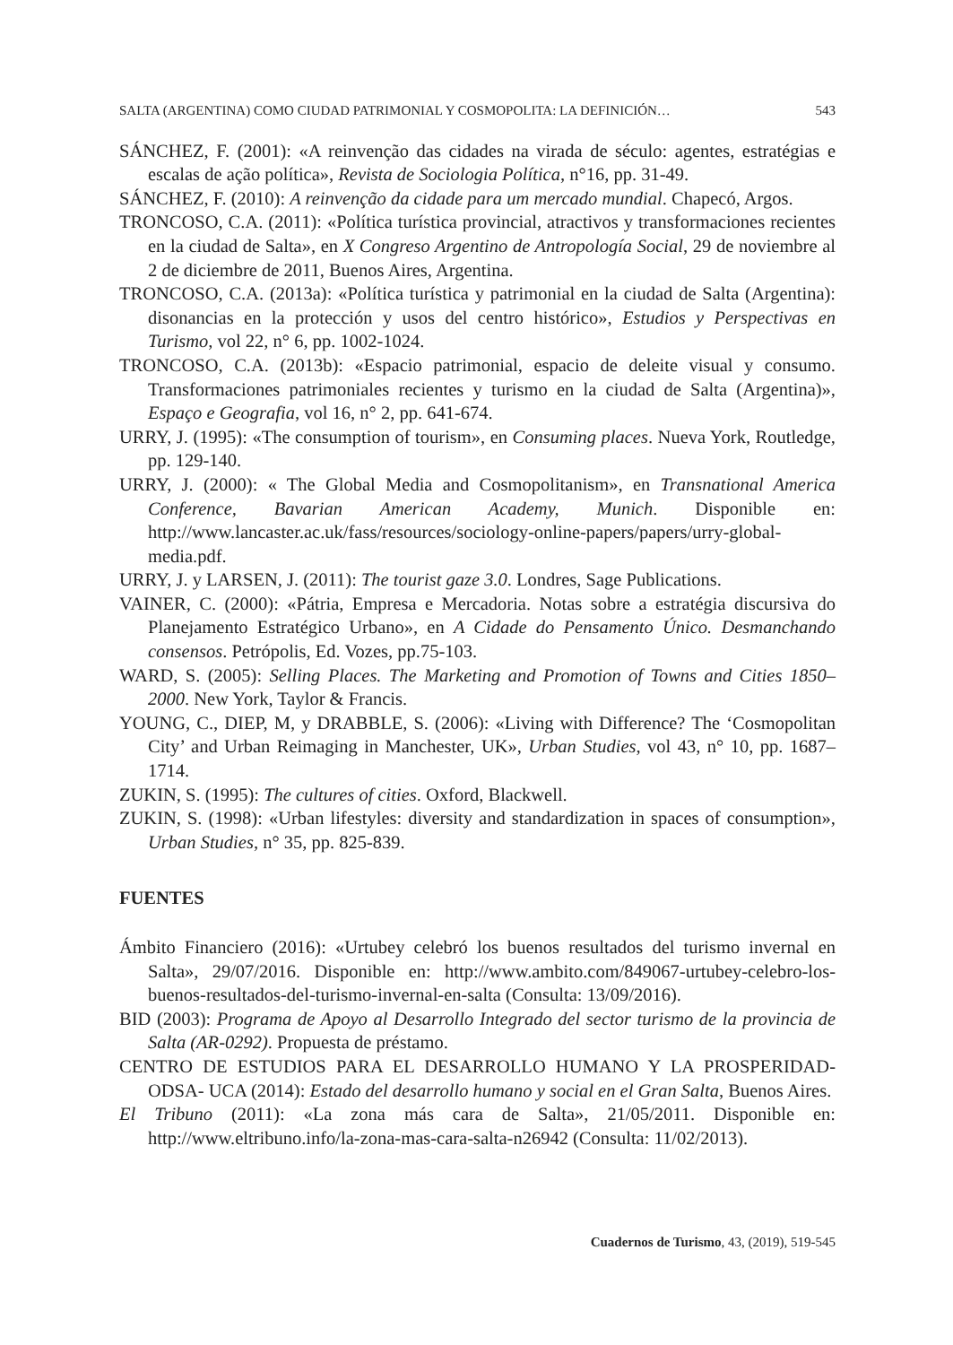SALTA (ARGENTINA) COMO CIUDAD PATRIMONIAL Y COSMOPOLITA: LA DEFINICIÓN… 543
SÁNCHEZ, F. (2001): «A reinvenção das cidades na virada de século: agentes, estratégias e escalas de ação política», Revista de Sociologia Política, n°16, pp. 31-49.
SÁNCHEZ, F. (2010): A reinvenção da cidade para um mercado mundial. Chapecó, Argos.
TRONCOSO, C.A. (2011): «Política turística provincial, atractivos y transformaciones recientes en la ciudad de Salta», en X Congreso Argentino de Antropología Social, 29 de noviembre al 2 de diciembre de 2011, Buenos Aires, Argentina.
TRONCOSO, C.A. (2013a): «Política turística y patrimonial en la ciudad de Salta (Argentina): disonancias en la protección y usos del centro histórico», Estudios y Perspectivas en Turismo, vol 22, n° 6, pp. 1002-1024.
TRONCOSO, C.A. (2013b): «Espacio patrimonial, espacio de deleite visual y consumo. Transformaciones patrimoniales recientes y turismo en la ciudad de Salta (Argentina)», Espaço e Geografia, vol 16, n° 2, pp. 641-674.
URRY, J. (1995): «The consumption of tourism», en Consuming places. Nueva York, Routledge, pp. 129-140.
URRY, J. (2000): « The Global Media and Cosmopolitanism», en Transnational America Conference, Bavarian American Academy, Munich. Disponible en: http://www.lancaster.ac.uk/fass/resources/sociology-online-papers/papers/urry-global-media.pdf.
URRY, J. y LARSEN, J. (2011): The tourist gaze 3.0. Londres, Sage Publications.
VAINER, C. (2000): «Pátria, Empresa e Mercadoria. Notas sobre a estratégia discursiva do Planejamento Estratégico Urbano», en A Cidade do Pensamento Único. Desmanchando consensos. Petrópolis, Ed. Vozes, pp.75-103.
WARD, S. (2005): Selling Places. The Marketing and Promotion of Towns and Cities 1850–2000. New York, Taylor & Francis.
YOUNG, C., DIEP, M, y DRABBLE, S. (2006): «Living with Difference? The ‘Cosmopolitan City’ and Urban Reimaging in Manchester, UK», Urban Studies, vol 43, n° 10, pp. 1687–1714.
ZUKIN, S. (1995): The cultures of cities. Oxford, Blackwell.
ZUKIN, S. (1998): «Urban lifestyles: diversity and standardization in spaces of consumption», Urban Studies, n° 35, pp. 825-839.
FUENTES
Ámbito Financiero (2016): «Urtubey celebró los buenos resultados del turismo invernal en Salta», 29/07/2016. Disponible en: http://www.ambito.com/849067-urtubey-celebro-los-buenos-resultados-del-turismo-invernal-en-salta (Consulta: 13/09/2016).
BID (2003): Programa de Apoyo al Desarrollo Integrado del sector turismo de la provincia de Salta (AR-0292). Propuesta de préstamo.
CENTRO DE ESTUDIOS PARA EL DESARROLLO HUMANO Y LA PROSPERIDAD- ODSA- UCA (2014): Estado del desarrollo humano y social en el Gran Salta, Buenos Aires.
El Tribuno (2011): «La zona más cara de Salta», 21/05/2011. Disponible en: http://www.eltribuno.info/la-zona-mas-cara-salta-n26942 (Consulta: 11/02/2013).
Cuadernos de Turismo, 43, (2019), 519-545